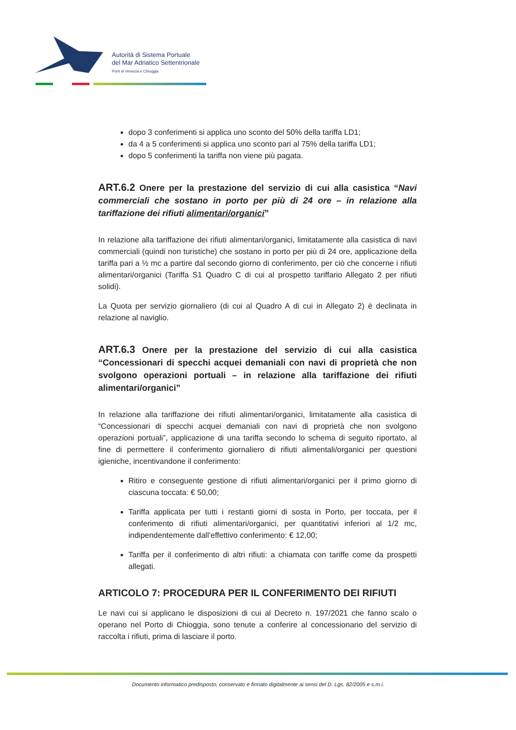Autorità di Sistema Portuale
del Mar Adriatico Settentrionale
Porti di Venezia e Chioggia
dopo 3 conferimenti si applica uno sconto del 50% della tariffa LD1;
da 4 a 5 conferimenti si applica uno sconto pari al 75% della tariffa LD1;
dopo 5 conferimenti la tariffa non viene più pagata.
ART.6.2 Onere per la prestazione del servizio di cui alla casistica “Navi commerciali che sostano in porto per più di 24 ore – in relazione alla tariffazione dei rifiuti alimentari/organici”
In relazione alla tariffazione dei rifiuti alimentari/organici, limitatamente alla casistica di navi commerciali (quindi non turistiche) che sostano in porto per più di 24 ore, applicazione della tariffa pari a ½ mc a partire dal secondo giorno di conferimento, per ciò che concerne i rifiuti alimentari/organici (Tariffa S1 Quadro C di cui al prospetto tariffario Allegato 2 per rifiuti solidi).
La Quota per servizio giornaliero (di cui al Quadro A di cui in Allegato 2) è declinata in relazione al naviglio.
ART.6.3 Onere per la prestazione del servizio di cui alla casistica “Concessionari di specchi acquei demaniali con navi di proprietà che non svolgono operazioni portuali – in relazione alla tariffazione dei rifiuti alimentari/organici”
In relazione alla tariffazione dei rifiuti alimentari/organici, limitatamente alla casistica di “Concessionari di specchi acquei demaniali con navi di proprietà che non svolgono operazioni portuali”, applicazione di una tariffa secondo lo schema di seguito riportato, al fine di permettere il conferimento giornaliero di rifiuti alimentali/organici per questioni igieniche, incentivandone il conferimento:
Ritiro e conseguente gestione di rifiuti alimentari/organici per il primo giorno di ciascuna toccata: € 50,00;
Tariffa applicata per tutti i restanti giorni di sosta in Porto, per toccata, per il conferimento di rifiuti alimentari/organici, per quantitativi inferiori al 1/2 mc, indipendentemente dall’effettivo conferimento: € 12,00;
Tariffa per il conferimento di altri rifiuti: a chiamata con tariffe come da prospetti allegati.
ARTICOLO 7: PROCEDURA PER IL CONFERIMENTO DEI RIFIUTI
Le navi cui si applicano le disposizioni di cui al Decreto n. 197/2021 che fanno scalo o operano nel Porto di Chioggia, sono tenute a conferire al concessionario del servizio di raccolta i rifiuti, prima di lasciare il porto.
Documento informatico predisposto, conservato e firmato digitalmente ai sensi del D. Lgs. 82/2005 e s.m.i.